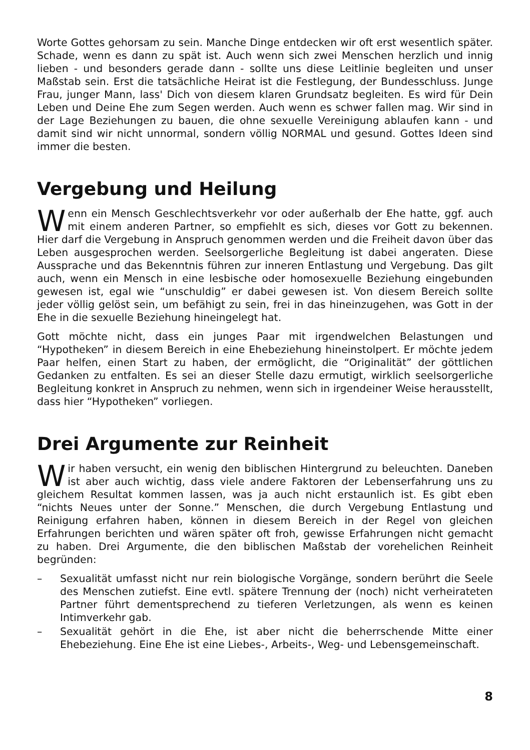Worte Gottes gehorsam zu sein. Manche Dinge entdecken wir oft erst wesentlich später. Schade, wenn es dann zu spät ist. Auch wenn sich zwei Menschen herzlich und innig lieben - und besonders gerade dann - sollte uns diese Leitlinie begleiten und unser Maßstab sein. Erst die tatsächliche Heirat ist die Festlegung, der Bundesschluss. Junge Frau, junger Mann, lass' Dich von diesem klaren Grundsatz begleiten. Es wird für Dein Leben und Deine Ehe zum Segen werden. Auch wenn es schwer fallen mag. Wir sind in der Lage Beziehungen zu bauen, die ohne sexuelle Vereinigung ablaufen kann - und damit sind wir nicht unnormal, sondern völlig NORMAL und gesund. Gottes Ideen sind immer die besten.
Vergebung und Heilung
Wenn ein Mensch Geschlechtsverkehr vor oder außerhalb der Ehe hatte, ggf. auch mit einem anderen Partner, so empfiehlt es sich, dieses vor Gott zu bekennen. Hier darf die Vergebung in Anspruch genommen werden und die Freiheit davon über das Leben ausgesprochen werden. Seelsorgerliche Begleitung ist dabei angeraten. Diese Aussprache und das Bekenntnis führen zur inneren Entlastung und Vergebung. Das gilt auch, wenn ein Mensch in eine lesbische oder homosexuelle Beziehung eingebunden gewesen ist, egal wie “unschuldig” er dabei gewesen ist. Von diesem Bereich sollte jeder völlig gelöst sein, um befähigt zu sein, frei in das hineinzugehen, was Gott in der Ehe in die sexuelle Beziehung hineingelegt hat.
Gott möchte nicht, dass ein junges Paar mit irgendwelchen Belastungen und “Hypotheken” in diesem Bereich in eine Ehebeziehung hineinstolpert. Er möchte jedem Paar helfen, einen Start zu haben, der ermöglicht, die “Originalität” der göttlichen Gedanken zu entfalten. Es sei an dieser Stelle dazu ermutigt, wirklich seelsorgerliche Begleitung konkret in Anspruch zu nehmen, wenn sich in irgendeiner Weise herausstellt, dass hier “Hypotheken” vorliegen.
Drei Argumente zur Reinheit
Wir haben versucht, ein wenig den biblischen Hintergrund zu beleuchten. Daneben ist aber auch wichtig, dass viele andere Faktoren der Lebenserfahrung uns zu gleichem Resultat kommen lassen, was ja auch nicht erstaunlich ist. Es gibt eben “nichts Neues unter der Sonne.” Menschen, die durch Vergebung Entlastung und Reinigung erfahren haben, können in diesem Bereich in der Regel von gleichen Erfahrungen berichten und wären später oft froh, gewisse Erfahrungen nicht gemacht zu haben. Drei Argumente, die den biblischen Maßstab der vorehelichen Reinheit begründen:
– Sexualität umfasst nicht nur rein biologische Vorgänge, sondern berührt die Seele des Menschen zutiefst. Eine evtl. spätere Trennung der (noch) nicht verheirateten Partner führt dementsprechend zu tieferen Verletzungen, als wenn es keinen Intimverkehr gab.
– Sexualität gehört in die Ehe, ist aber nicht die beherrschende Mitte einer Ehebeziehung. Eine Ehe ist eine Liebes-, Arbeits-, Weg- und Lebensgemeinschaft.
8